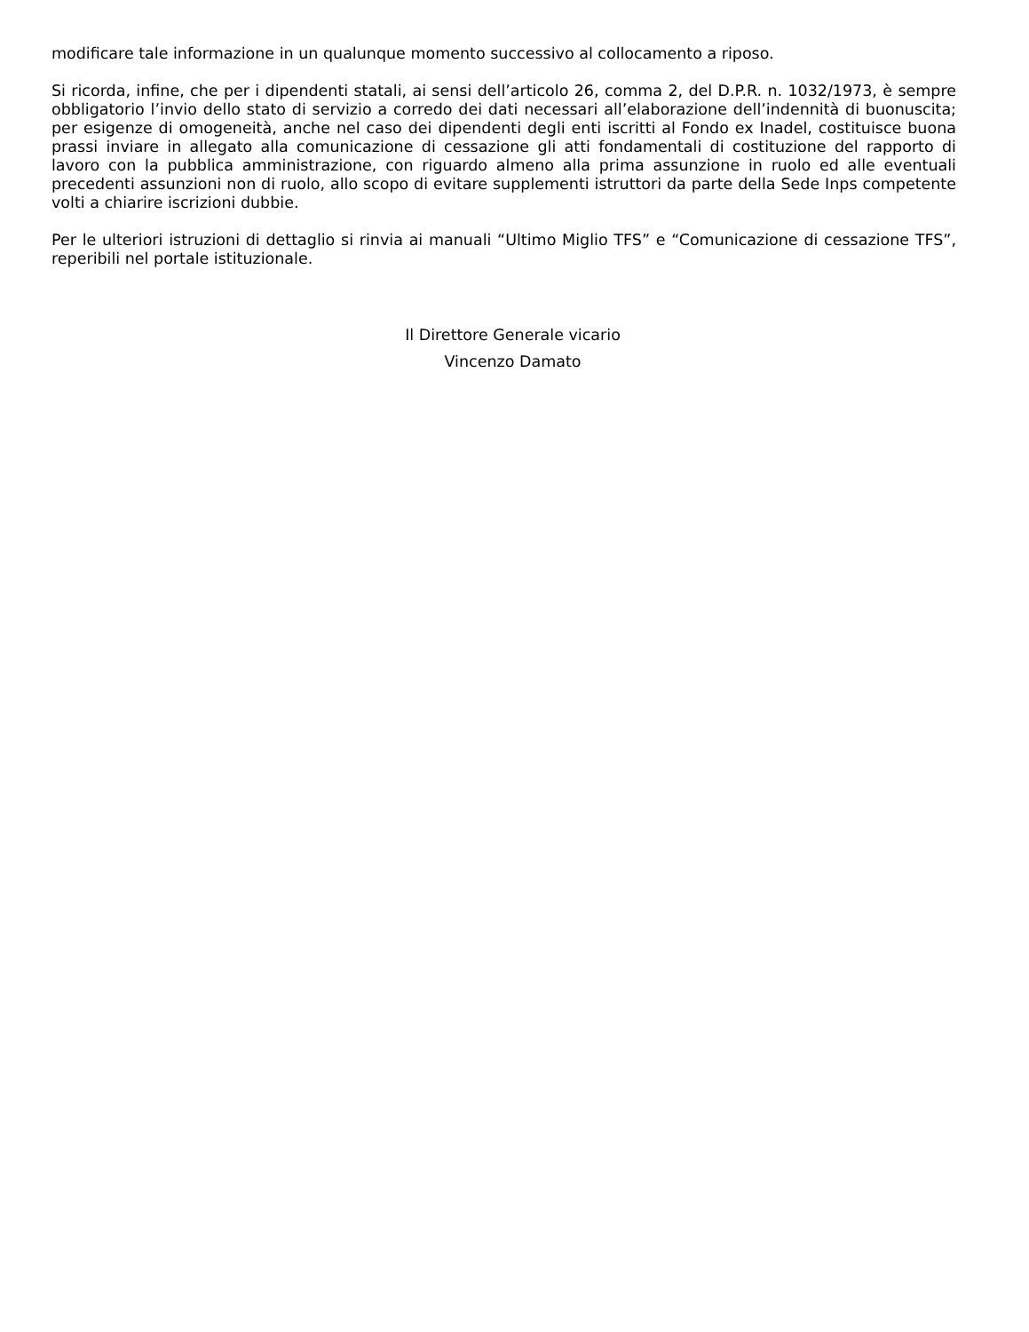modificare tale informazione in un qualunque momento successivo al collocamento a riposo.
Si ricorda, infine, che per i dipendenti statali, ai sensi dell’articolo 26, comma 2, del D.P.R. n. 1032/1973, è sempre obbligatorio l’invio dello stato di servizio a corredo dei dati necessari all’elaborazione dell’indennità di buonuscita; per esigenze di omogeneità, anche nel caso dei dipendenti degli enti iscritti al Fondo ex Inadel, costituisce buona prassi inviare in allegato alla comunicazione di cessazione gli atti fondamentali di costituzione del rapporto di lavoro con la pubblica amministrazione, con riguardo almeno alla prima assunzione in ruolo ed alle eventuali precedenti assunzioni non di ruolo, allo scopo di evitare supplementi istruttori da parte della Sede Inps competente volti a chiarire iscrizioni dubbie.
Per le ulteriori istruzioni di dettaglio si rinvia ai manuali “Ultimo Miglio TFS” e “Comunicazione di cessazione TFS”, reperibili nel portale istituzionale.
Il Direttore Generale vicario
Vincenzo Damato